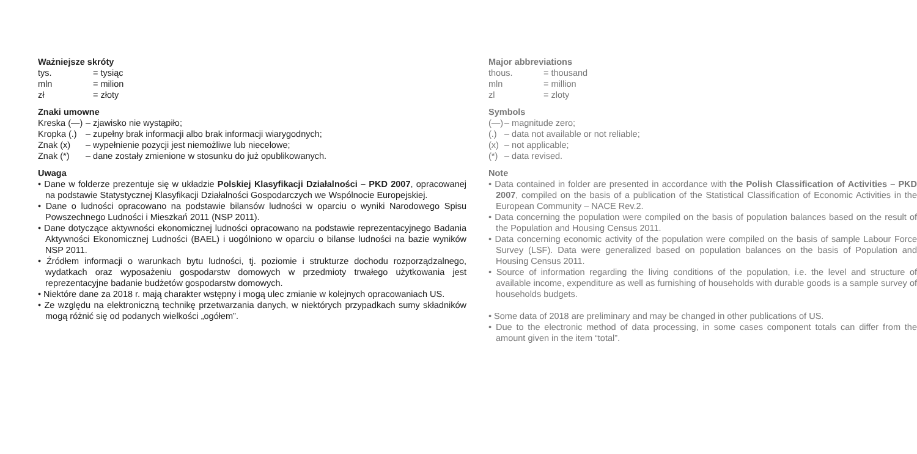Ważniejsze skróty
tys. = tysiąc
mln = milion
zł = złoty
Znaki umowne
Kreska (—) – zjawisko nie wystąpiło;
Kropka (.) – zupełny brak informacji albo brak informacji wiarygodnych;
Znak (x) – wypełnienie pozycji jest niemożliwe lub niecelowe;
Znak (*) – dane zostały zmienione w stosunku do już opublikowanych.
Uwaga
• Dane w folderze prezentuje się w układzie Polskiej Klasyfikacji Działalności – PKD 2007, opracowanej na podstawie Statystycznej Klasyfikacji Działalności Gospodarczych we Wspólnocie Europejskiej.
• Dane o ludności opracowano na podstawie bilansów ludności w oparciu o wyniki Narodowego Spisu Powszechnego Ludności i Mieszkań 2011 (NSP 2011).
• Dane dotyczące aktywności ekonomicznej ludności opracowano na podstawie reprezentacyjnego Badania Aktywności Ekonomicznej Ludności (BAEL) i uogólniono w oparciu o bilanse ludności na bazie wyników NSP 2011.
• Źródłem informacji o warunkach bytu ludności, tj. poziomie i strukturze dochodu rozporządzalnego, wydatkach oraz wyposażeniu gospodarstw domowych w przedmioty trwałego użytkowania jest reprezentacyjne badanie budżetów gospodarstw domowych.
• Niektóre dane za 2018 r. mają charakter wstępny i mogą ulec zmianie w kolejnych opracowaniach US.
• Ze względu na elektroniczną technikę przetwarzania danych, w niektórych przypadkach sumy składników mogą różnić się od podanych wielkości „ogółem”.
Major abbreviations
thous. = thousand
mln = million
zl = zloty
Symbols
(—) – magnitude zero;
(.) – data not available or not reliable;
(x) – not applicable;
(*) – data revised.
Note
• Data contained in folder are presented in accordance with the Polish Classification of Activities – PKD 2007, compiled on the basis of a publication of the Statistical Classification of Economic Activities in the European Community – NACE Rev.2.
• Data concerning the population were compiled on the basis of population balances based on the result of the Population and Housing Census 2011.
• Data concerning economic activity of the population were compiled on the basis of sample Labour Force Survey (LSF). Data were generalized based on population balances on the basis of Population and Housing Census 2011.
• Source of information regarding the living conditions of the population, i.e. the level and structure of available income, expenditure as well as furnishing of households with durable goods is a sample survey of households budgets.
• Some data of 2018 are preliminary and may be changed in other publications of US.
• Due to the electronic method of data processing, in some cases component totals can differ from the amount given in the item “total”.